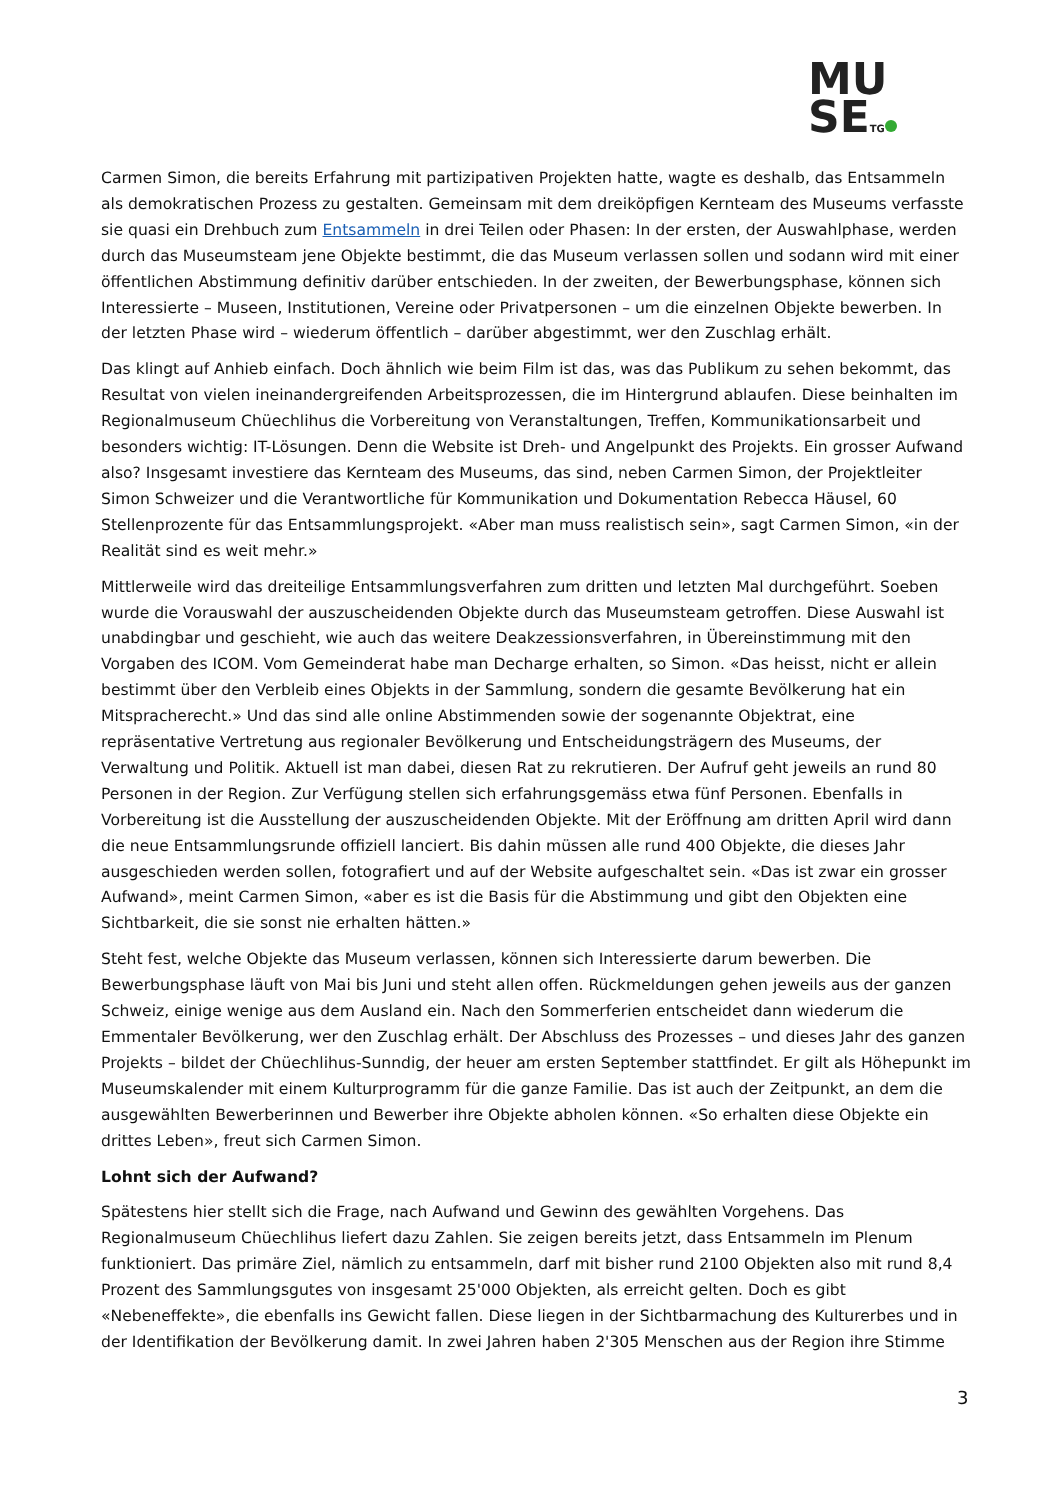MU
SETG
Carmen Simon, die bereits Erfahrung mit partizipativen Projekten hatte, wagte es deshalb, das Entsammeln als demokratischen Prozess zu gestalten. Gemeinsam mit dem dreiköpfigen Kernteam des Museums verfasste sie quasi ein Drehbuch zum Entsammeln in drei Teilen oder Phasen: In der ersten, der Auswahlphase, werden durch das Museumsteam jene Objekte bestimmt, die das Museum verlassen sollen und sodann wird mit einer öffentlichen Abstimmung definitiv darüber entschieden. In der zweiten, der Bewerbungsphase, können sich Interessierte – Museen, Institutionen, Vereine oder Privatpersonen – um die einzelnen Objekte bewerben. In der letzten Phase wird – wiederum öffentlich – darüber abgestimmt, wer den Zuschlag erhält.
Das klingt auf Anhieb einfach. Doch ähnlich wie beim Film ist das, was das Publikum zu sehen bekommt, das Resultat von vielen ineinandergreifenden Arbeitsprozessen, die im Hintergrund ablaufen. Diese beinhalten im Regionalmuseum Chüechlihus die Vorbereitung von Veranstaltungen, Treffen, Kommunikationsarbeit und besonders wichtig: IT-Lösungen. Denn die Website ist Dreh- und Angelpunkt des Projekts. Ein grosser Aufwand also? Insgesamt investiere das Kernteam des Museums, das sind, neben Carmen Simon, der Projektleiter Simon Schweizer und die Verantwortliche für Kommunikation und Dokumentation Rebecca Häusel, 60 Stellenprozente für das Entsammlungsprojekt. «Aber man muss realistisch sein», sagt Carmen Simon, «in der Realität sind es weit mehr.»
Mittlerweile wird das dreiteilige Entsammlungsverfahren zum dritten und letzten Mal durchgeführt. Soeben wurde die Vorauswahl der auszuscheidenden Objekte durch das Museumsteam getroffen. Diese Auswahl ist unabdingbar und geschieht, wie auch das weitere Deakzessionsverfahren, in Übereinstimmung mit den Vorgaben des ICOM. Vom Gemeinderat habe man Decharge erhalten, so Simon. «Das heisst, nicht er allein bestimmt über den Verbleib eines Objekts in der Sammlung, sondern die gesamte Bevölkerung hat ein Mitspracherecht.» Und das sind alle online Abstimmenden sowie der sogenannte Objektrat, eine repräsentative Vertretung aus regionaler Bevölkerung und Entscheidungsträgern des Museums, der Verwaltung und Politik. Aktuell ist man dabei, diesen Rat zu rekrutieren. Der Aufruf geht jeweils an rund 80 Personen in der Region. Zur Verfügung stellen sich erfahrungsgemäss etwa fünf Personen. Ebenfalls in Vorbereitung ist die Ausstellung der auszuscheidenden Objekte. Mit der Eröffnung am dritten April wird dann die neue Entsammlungsrunde offiziell lanciert. Bis dahin müssen alle rund 400 Objekte, die dieses Jahr ausgeschieden werden sollen, fotografiert und auf der Website aufgeschaltet sein. «Das ist zwar ein grosser Aufwand», meint Carmen Simon, «aber es ist die Basis für die Abstimmung und gibt den Objekten eine Sichtbarkeit, die sie sonst nie erhalten hätten.»
Steht fest, welche Objekte das Museum verlassen, können sich Interessierte darum bewerben. Die Bewerbungsphase läuft von Mai bis Juni und steht allen offen. Rückmeldungen gehen jeweils aus der ganzen Schweiz, einige wenige aus dem Ausland ein. Nach den Sommerferien entscheidet dann wiederum die Emmentaler Bevölkerung, wer den Zuschlag erhält. Der Abschluss des Prozesses – und dieses Jahr des ganzen Projekts – bildet der Chüechlihus-Sunndig, der heuer am ersten September stattfindet. Er gilt als Höhepunkt im Museumskalender mit einem Kulturprogramm für die ganze Familie. Das ist auch der Zeitpunkt, an dem die ausgewählten Bewerberinnen und Bewerber ihre Objekte abholen können. «So erhalten diese Objekte ein drittes Leben», freut sich Carmen Simon.
Lohnt sich der Aufwand?
Spätestens hier stellt sich die Frage, nach Aufwand und Gewinn des gewählten Vorgehens. Das Regionalmuseum Chüechlihus liefert dazu Zahlen. Sie zeigen bereits jetzt, dass Entsammeln im Plenum funktioniert. Das primäre Ziel, nämlich zu entsammeln, darf mit bisher rund 2100 Objekten also mit rund 8,4 Prozent des Sammlungsgutes von insgesamt 25'000 Objekten, als erreicht gelten. Doch es gibt «Nebeneffekte», die ebenfalls ins Gewicht fallen. Diese liegen in der Sichtbarmachung des Kulturerbes und in der Identifikation der Bevölkerung damit. In zwei Jahren haben 2'305 Menschen aus der Region ihre Stimme
3